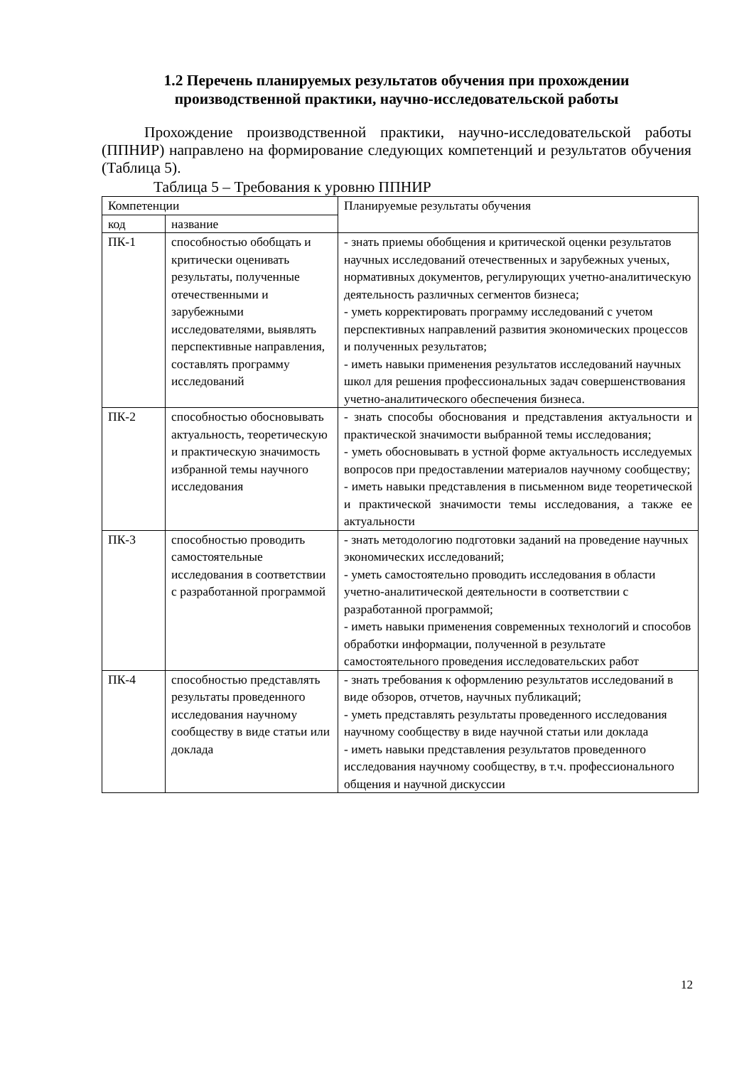1.2 Перечень планируемых результатов обучения при прохождении производственной практики, научно-исследовательской работы
Прохождение производственной практики, научно-исследовательской работы (ППНИР) направлено на формирование следующих компетенций и результатов обучения (Таблица 5).
Таблица 5 – Требования к уровню ППНИР
| Компетенции | | Планируемые результаты обучения |
| код | название | |
| ПК-1 | способностью обобщать и критически оценивать результаты, полученные отечественными и зарубежными исследователями, выявлять перспективные направления, составлять программу исследований | - знать приемы обобщения и критической оценки результатов научных исследований отечественных и зарубежных ученых, нормативных документов, регулирующих учетно-аналитическую деятельность различных сегментов бизнеса; - уметь корректировать программу исследований с учетом перспективных направлений развития экономических процессов и полученных результатов; - иметь навыки применения результатов исследований научных школ для решения профессиональных задач совершенствования учетно-аналитического обеспечения бизнеса. |
| ПК-2 | способностью обосновывать актуальность, теоретическую и практическую значимость избранной темы научного исследования | - знать способы обоснования и представления актуальности и практической значимости выбранной темы исследования; - уметь обосновывать в устной форме актуальность исследуемых вопросов при предоставлении материалов научному сообществу; - иметь навыки представления в письменном виде теоретической и практической значимости темы исследования, а также ее актуальности |
| ПК-3 | способностью проводить самостоятельные исследования в соответствии с разработанной программой | - знать методологию подготовки заданий на проведение научных экономических исследований; - уметь самостоятельно проводить исследования в области учетно-аналитической деятельности в соответствии с разработанной программой; - иметь навыки применения современных технологий и способов обработки информации, полученной в результате самостоятельного проведения исследовательских работ |
| ПК-4 | способностью представлять результаты проведенного исследования научному сообществу в виде статьи или доклада | - знать требования к оформлению результатов исследований в виде обзоров, отчетов, научных публикаций; - уметь представлять результаты проведенного исследования научному сообществу в виде научной статьи или доклада - иметь навыки представления результатов проведенного исследования научному сообществу, в т.ч. профессионального общения и научной дискуссии |
12